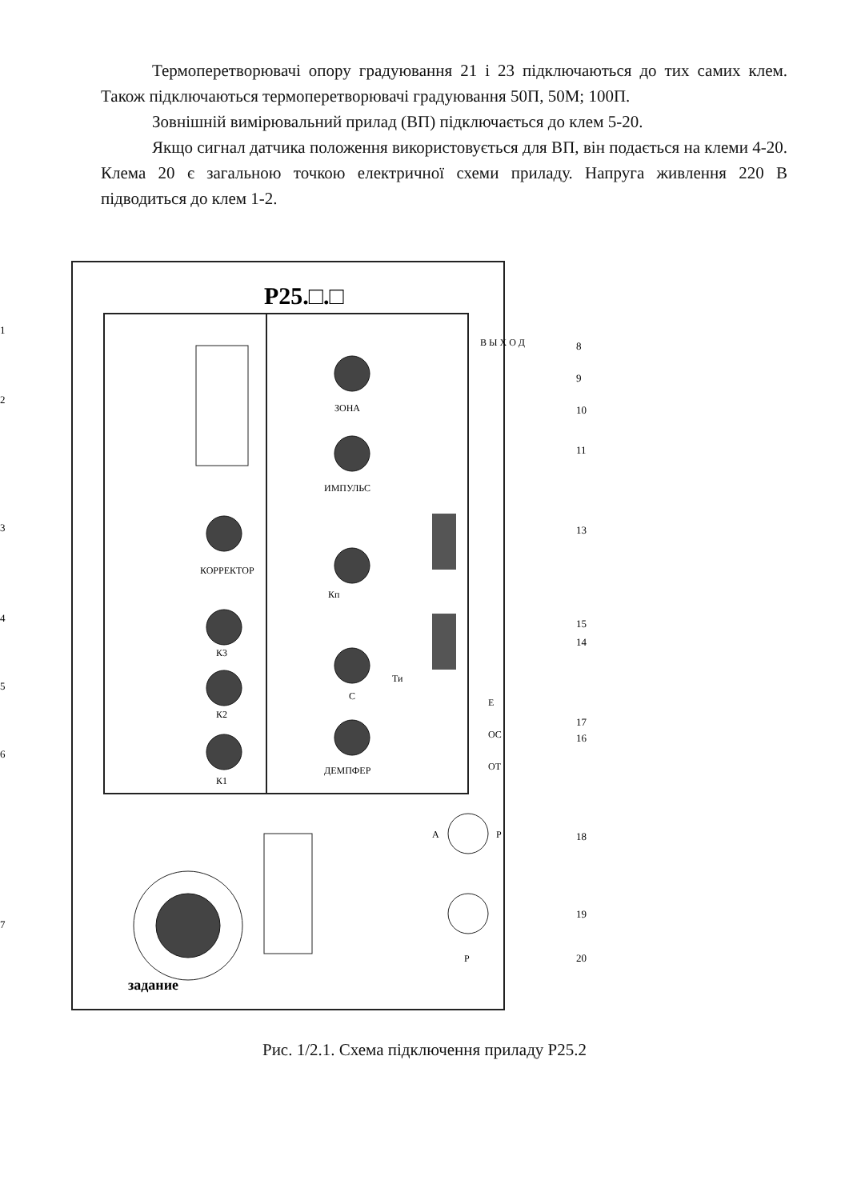Термоперетворювачі опору градуювання 21 і 23 підключаються до тих самих клем. Також підключаються термоперетворювачі градуювання 50П, 50М; 100П.
Зовнішній вимірювальний прилад (ВП) підключається до клем 5-20.
Якщо сигнал датчика положення використовується для ВП, він подається на клеми 4-20. Клема 20 є загальною точкою електричної схеми приладу. Напруга живлення 220 В підводиться до клем 1-2.
Р25.□.□
КОРРЕКТОР
К3
К2
К1
ЗОНА
ИМПУЛЬС
Кп
С
ДЕМПФЕР
Ти
В Ы Х О Д
Е
ОС
ОТ
А
Р
Р
задание
1
2
3
4
5
6
7
8
9
10
11
13
15
14
17
16
18
19
20
Рис. 1/2.1. Схема підключення приладу Р25.2